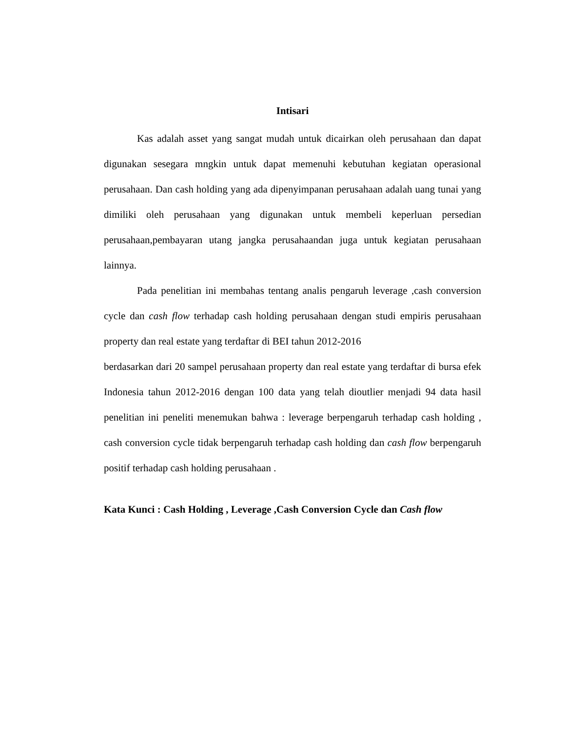Intisari
Kas adalah asset yang sangat mudah untuk dicairkan oleh perusahaan dan dapat digunakan sesegara mngkin untuk dapat memenuhi kebutuhan kegiatan operasional perusahaan. Dan cash holding yang ada dipenyimpanan perusahaan adalah uang tunai yang dimiliki oleh perusahaan yang digunakan untuk membeli keperluan persedian perusahaan,pembayaran utang jangka perusahaandan juga untuk kegiatan perusahaan lainnya.
Pada penelitian ini membahas tentang analis pengaruh leverage ,cash conversion cycle dan cash flow terhadap cash holding perusahaan dengan studi empiris perusahaan property dan real estate yang terdaftar di BEI tahun 2012-2016
berdasarkan dari 20 sampel perusahaan property dan real estate yang terdaftar di bursa efek Indonesia tahun 2012-2016 dengan 100 data yang telah dioutlier menjadi 94 data hasil penelitian ini peneliti menemukan bahwa : leverage berpengaruh terhadap cash holding , cash conversion cycle tidak berpengaruh terhadap cash holding dan cash flow berpengaruh positif terhadap cash holding perusahaan .
Kata Kunci : Cash Holding , Leverage ,Cash Conversion Cycle dan Cash flow